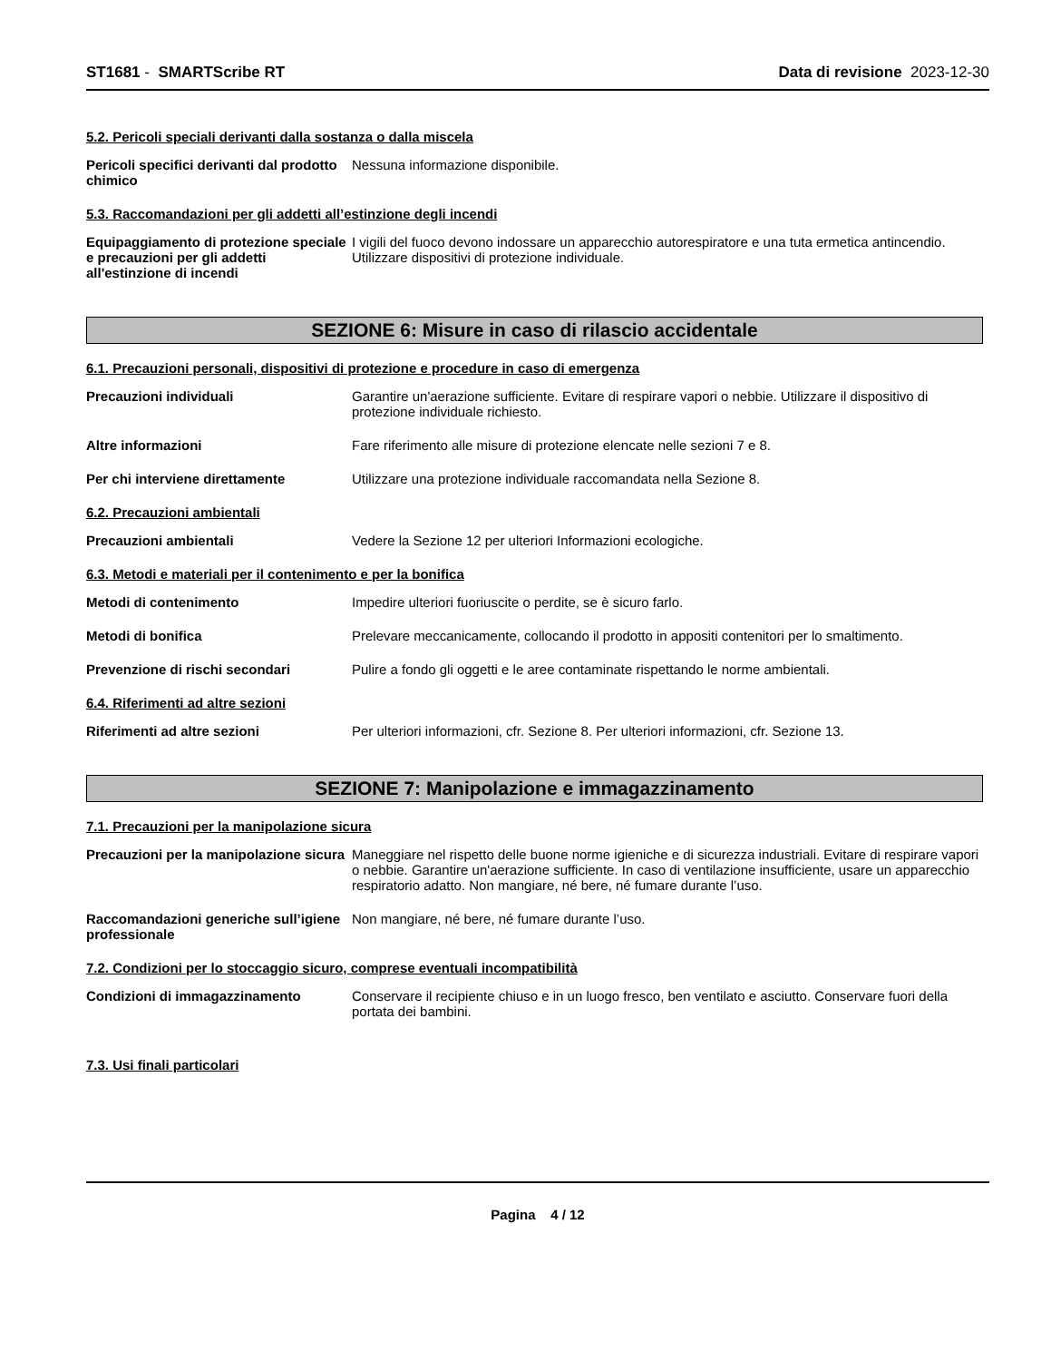ST1681 - SMARTScribe RT Data di revisione 2023-12-30
5.2. Pericoli speciali derivanti dalla sostanza o dalla miscela
Pericoli specifici derivanti dal prodotto chimico
Nessuna informazione disponibile.
5.3. Raccomandazioni per gli addetti all’estinzione degli incendi
Equipaggiamento di protezione speciale e precauzioni per gli addetti all'estinzione di incendi
I vigili del fuoco devono indossare un apparecchio autorespiratore e una tuta ermetica antincendio. Utilizzare dispositivi di protezione individuale.
SEZIONE 6: Misure in caso di rilascio accidentale
6.1. Precauzioni personali, dispositivi di protezione e procedure in caso di emergenza
Precauzioni individuali Garantire un'aerazione sufficiente. Evitare di respirare vapori o nebbie. Utilizzare il dispositivo di protezione individuale richiesto.
Altre informazioni Fare riferimento alle misure di protezione elencate nelle sezioni 7 e 8.
Per chi interviene direttamente Utilizzare una protezione individuale raccomandata nella Sezione 8.
6.2. Precauzioni ambientali
Precauzioni ambientali Vedere la Sezione 12 per ulteriori Informazioni ecologiche.
6.3. Metodi e materiali per il contenimento e per la bonifica
Metodi di contenimento Impedire ulteriori fuoriuscite o perdite, se è sicuro farlo.
Metodi di bonifica Prelevare meccanicamente, collocando il prodotto in appositi contenitori per lo smaltimento.
Prevenzione di rischi secondari Pulire a fondo gli oggetti e le aree contaminate rispettando le norme ambientali.
6.4. Riferimenti ad altre sezioni
Riferimenti ad altre sezioni Per ulteriori informazioni, cfr. Sezione 8. Per ulteriori informazioni, cfr. Sezione 13.
SEZIONE 7: Manipolazione e immagazzinamento
7.1. Precauzioni per la manipolazione sicura
Precauzioni per la manipolazione sicura
Maneggiare nel rispetto delle buone norme igieniche e di sicurezza industriali. Evitare di respirare vapori o nebbie. Garantire un'aerazione sufficiente. In caso di ventilazione insufficiente, usare un apparecchio respiratorio adatto. Non mangiare, né bere, né fumare durante l’uso.
Raccomandazioni generiche sull’igiene professionale
Non mangiare, né bere, né fumare durante l’uso.
7.2. Condizioni per lo stoccaggio sicuro, comprese eventuali incompatibilità
Condizioni di immagazzinamento Conservare il recipiente chiuso e in un luogo fresco, ben ventilato e asciutto. Conservare fuori della portata dei bambini.
7.3. Usi finali particolari
Pagina 4 / 12